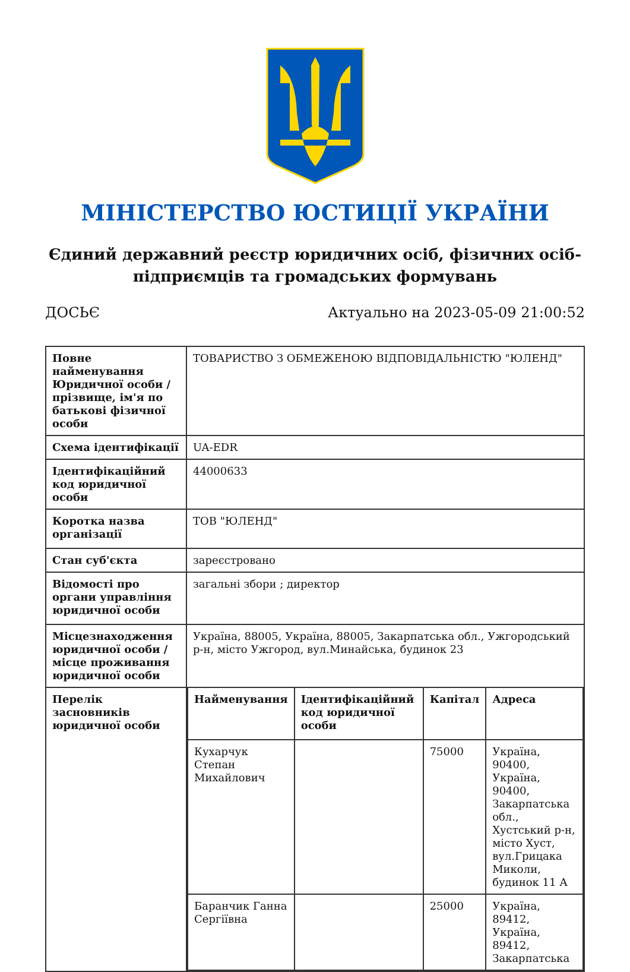МІНІСТЕРСТВО ЮСТИЦІЇ УКРАЇНИ
Єдиний державний реєстр юридичних осіб, фізичних осіб-підприємців та громадських формувань
ДОСЬЄ Актуально на 2023-05-09 21:00:52
| Повне найменування Юридичної особи / прізвище, ім'я по батькові фізичної особи | ТОВАРИСТВО З ОБМЕЖЕНОЮ ВІДПОВІДАЛЬНІСТЮ "ЮЛЕНД" |
| Схема ідентифікації | UA-EDR |
| Ідентифікаційний код юридичної особи | 44000633 |
| Коротка назва організації | ТОВ "ЮЛЕНД" |
| Стан суб'єкта | зареєстровано |
| Відомості про органи управління юридичної особи | загальні збори ; директор |
| Місцезнаходження юридичної особи / місце проживання юридичної особи | Україна, 88005, Україна, 88005, Закарпатська обл., Ужгородський р-н, місто Ужгород, вул.Минайська, будинок 23 |
| Перелік засновників юридичної особи | / Найменування / Ідентифікаційний код юридичної особи / Капітал / Адреса / / --- / --- / --- / --- / / Кухарчук Степан Михайлович / / 75000 / Україна, 90400, Україна, 90400, Закарпатська обл., Хустський р-н, місто Хуст, вул.Грицака Миколи, будинок 11 А / / Баранчик Ганна Сергіївна / / 25000 / Україна, 89412, Україна, 89412, Закарпатська / |